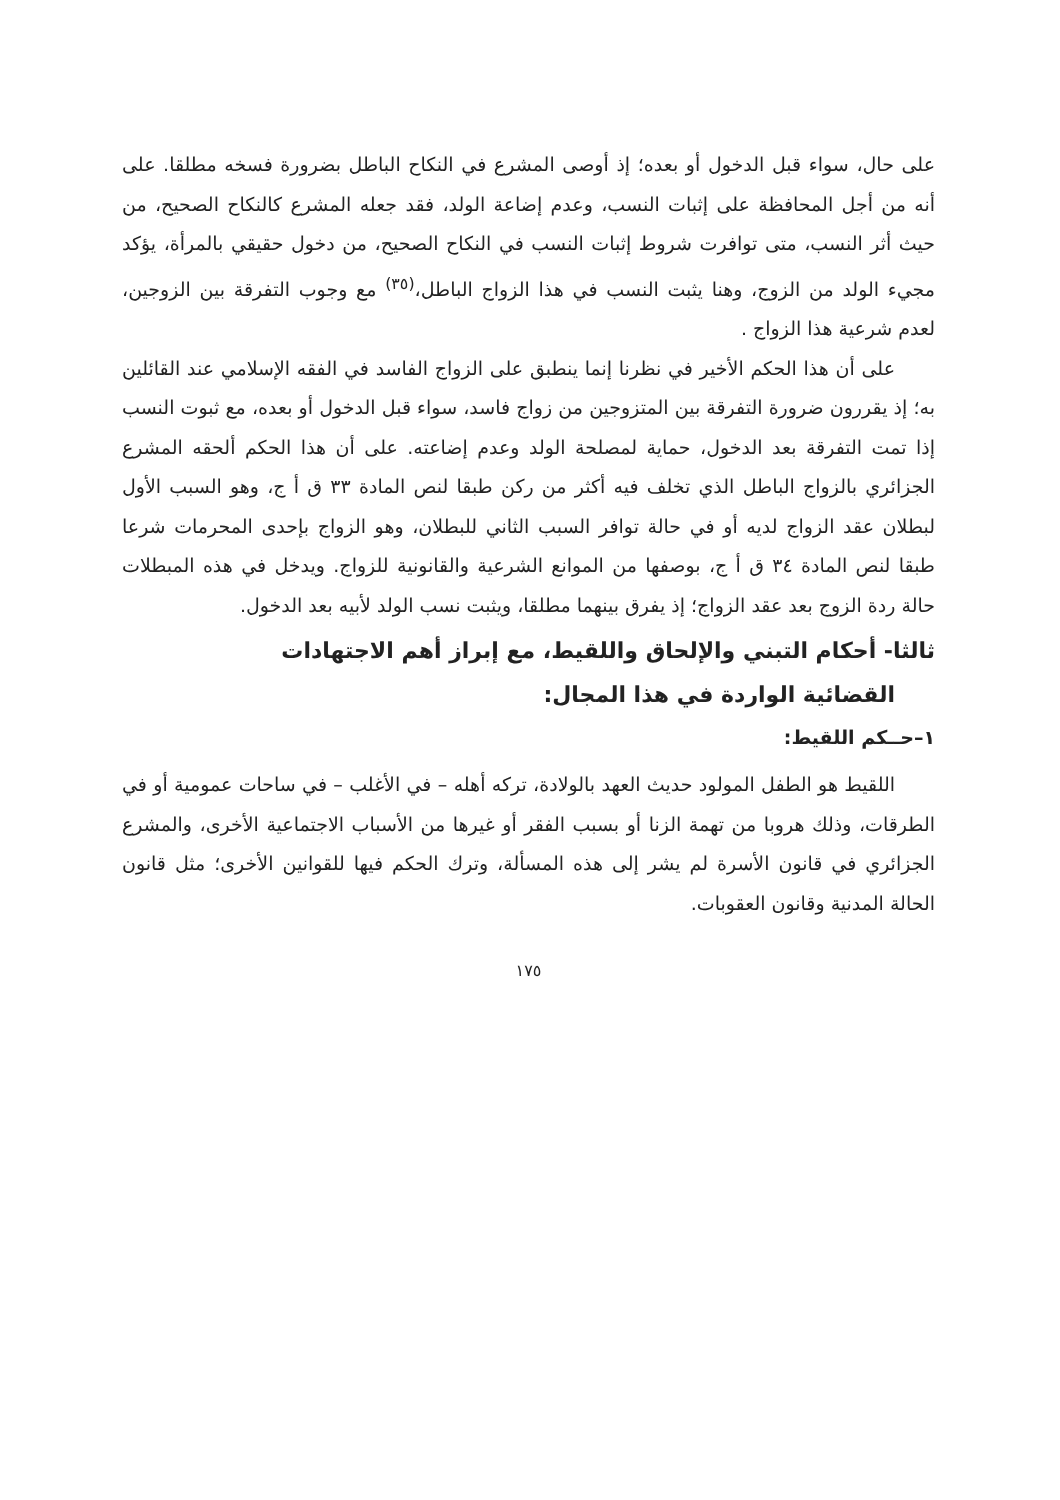على حال، سواء قبل الدخول أو بعده؛ إذ أوصى المشرع في النكاح الباطل بضرورة فسخه مطلقا. على أنه من أجل المحافظة على إثبات النسب، وعدم إضاعة الولد، فقد جعله المشرع كالنكاح الصحيح، من حيث أثر النسب، متى توافرت شروط إثبات النسب في النكاح الصحيح، من دخول حقيقي بالمرأة، يؤكد مجيء الولد من الزوج، وهنا يثبت النسب في هذا الزواج الباطل،<sup>(٣٥)</sup> مع وجوب التفرقة بين الزوجين، لعدم شرعية هذا الزواج .
على أن هذا الحكم الأخير في نظرنا إنما ينطبق على الزواج الفاسد في الفقه الإسلامي عند القائلين به؛ إذ يقررون ضرورة التفرقة بين المتزوجين من زواج فاسد، سواء قبل الدخول أو بعده، مع ثبوت النسب إذا تمت التفرقة بعد الدخول، حماية لمصلحة الولد وعدم إضاعته. على أن هذا الحكم ألحقه المشرع الجزائري بالزواج الباطل الذي تخلف فيه أكثر من ركن طبقا لنص المادة ٣٣ ق أ ج، وهو السبب الأول لبطلان عقد الزواج لديه أو في حالة توافر السبب الثاني للبطلان، وهو الزواج بإحدى المحرمات شرعا طبقا لنص المادة ٣٤ ق أ ج، بوصفها من الموانع الشرعية والقانونية للزواج. ويدخل في هذه المبطلات حالة ردة الزوج بعد عقد الزواج؛ إذ يفرق بينهما مطلقا، ويثبت نسب الولد لأبيه بعد الدخول.
ثالثا- أحكام التبني والإلحاق واللقيط، مع إبراز أهم الاجتهادات
القضائية الواردة في هذا المجال:
١–حــكم اللقيط:
اللقيط هو الطفل المولود حديث العهد بالولادة، تركه أهله – في الأغلب – في ساحات عمومية أو في الطرقات، وذلك هروبا من تهمة الزنا أو بسبب الفقر أو غيرها من الأسباب الاجتماعية الأخرى، والمشرع الجزائري في قانون الأسرة لم يشر إلى هذه المسألة، وترك الحكم فيها للقوانين الأخرى؛ مثل قانون الحالة المدنية وقانون العقوبات.
١٧٥